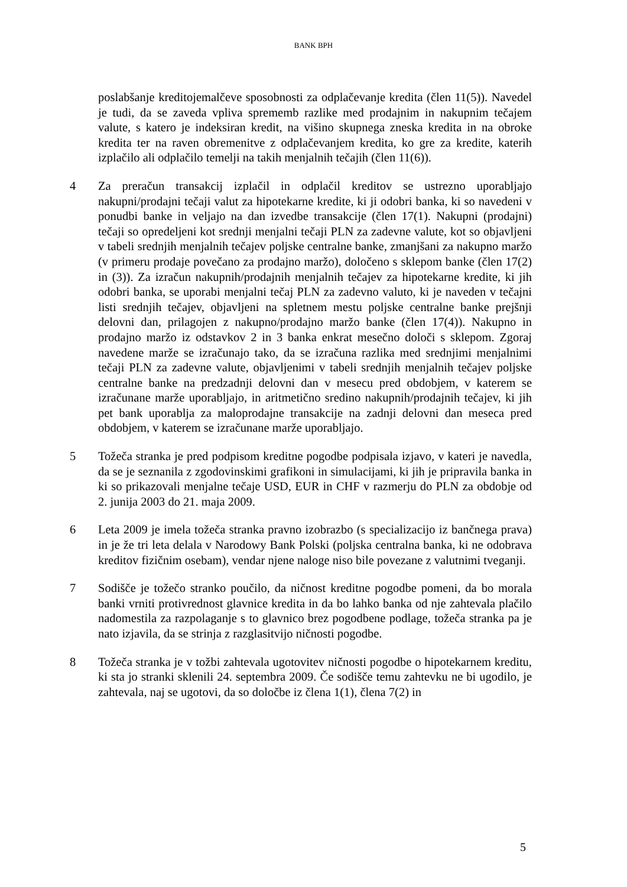BANK BPH
poslabšanje kreditojemalčeve sposobnosti za odplačevanje kredita (člen 11(5)). Navedel je tudi, da se zaveda vpliva sprememb razlike med prodajnim in nakupnim tečajem valute, s katero je indeksiran kredit, na višino skupnega zneska kredita in na obroke kredita ter na raven obremenitve z odplačevanjem kredita, ko gre za kredite, katerih izplačilo ali odplačilo temelji na takih menjalnih tečajih (člen 11(6)).
4 Za preračun transakcij izplačil in odplačil kreditov se ustrezno uporabljajo nakupni/prodajni tečaji valut za hipotekarne kredite, ki ji odobri banka, ki so navedeni v ponudbi banke in veljajo na dan izvedbe transakcije (člen 17(1). Nakupni (prodajni) tečaji so opredeljeni kot srednji menjalni tečaji PLN za zadevne valute, kot so objavljeni v tabeli srednjih menjalnih tečajev poljske centralne banke, zmanjšani za nakupno maržo (v primeru prodaje povečano za prodajno maržo), določeno s sklepom banke (člen 17(2) in (3)). Za izračun nakupnih/prodajnih menjalnih tečajev za hipotekarne kredite, ki jih odobri banka, se uporabi menjalni tečaj PLN za zadevno valuto, ki je naveden v tečajni listi srednjih tečajev, objavljeni na spletnem mestu poljske centralne banke prejšnji delovni dan, prilagojen z nakupno/prodajno maržo banke (člen 17(4)). Nakupno in prodajno maržo iz odstavkov 2 in 3 banka enkrat mesečno določi s sklepom. Zgoraj navedene marže se izračunajo tako, da se izračuna razlika med srednjimi menjalnimi tečaji PLN za zadevne valute, objavljenimi v tabeli srednjih menjalnih tečajev poljske centralne banke na predzadnji delovni dan v mesecu pred obdobjem, v katerem se izračunane marže uporabljajo, in aritmetično sredino nakupnih/prodajnih tečajev, ki jih pet bank uporablja za maloprodajne transakcije na zadnji delovni dan meseca pred obdobjem, v katerem se izračunane marže uporabljajo.
5 Tožeča stranka je pred podpisom kreditne pogodbe podpisala izjavo, v kateri je navedla, da se je seznanila z zgodovinskimi grafikoni in simulacijami, ki jih je pripravila banka in ki so prikazovali menjalne tečaje USD, EUR in CHF v razmerju do PLN za obdobje od 2. junija 2003 do 21. maja 2009.
6 Leta 2009 je imela tožeča stranka pravno izobrazbo (s specializacijo iz bančnega prava) in je že tri leta delala v Narodowy Bank Polski (poljska centralna banka, ki ne odobrava kreditov fizičnim osebam), vendar njene naloge niso bile povezane z valutnimi tveganji.
7 Sodišče je tožečo stranko poučilo, da ničnost kreditne pogodbe pomeni, da bo morala banki vrniti protivrednost glavnice kredita in da bo lahko banka od nje zahtevala plačilo nadomestila za razpolaganje s to glavnico brez pogodbene podlage, tožeča stranka pa je nato izjavila, da se strinja z razglasitvijo ničnosti pogodbe.
8 Tožeča stranka je v tožbi zahtevala ugotovitev ničnosti pogodbe o hipotekarnem kreditu, ki sta jo stranki sklenili 24. septembra 2009. Če sodišče temu zahtevku ne bi ugodilo, je zahtevala, naj se ugotovi, da so določbe iz člena 1(1), člena 7(2) in
5